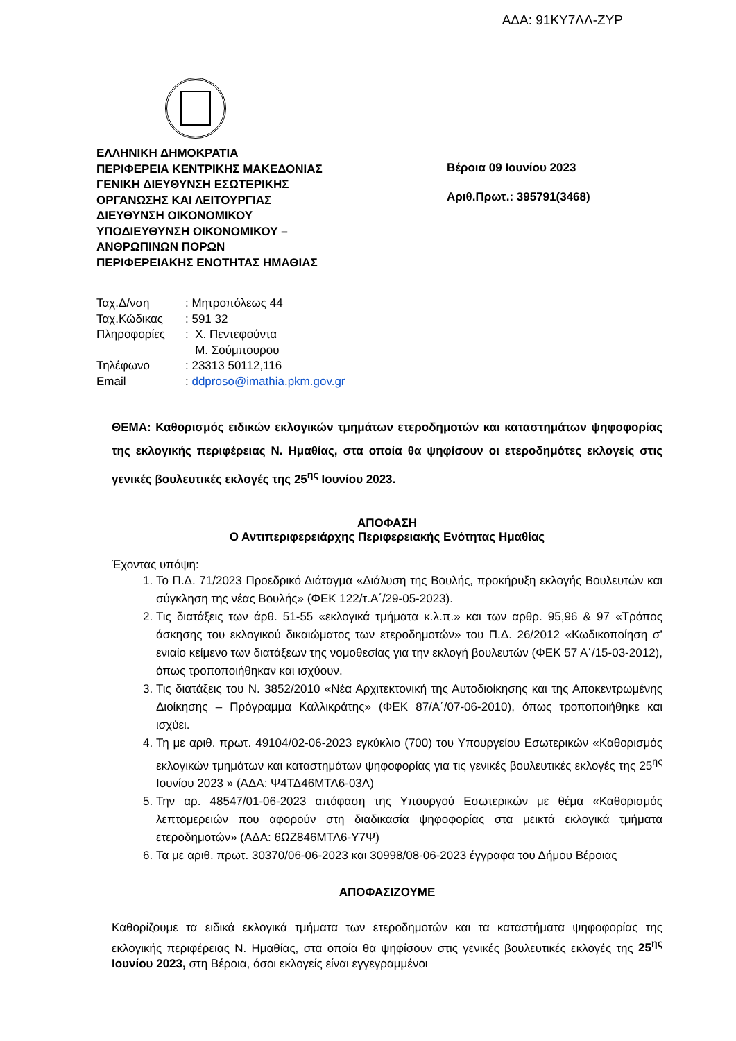ΑΔΑ: 91ΚΥ7ΛΛ-ΖΥΡ
ΕΛΛΗΝΙΚΗ ΔΗΜΟΚΡΑΤΙΑ
ΠΕΡΙΦΕΡΕΙΑ ΚΕΝΤΡΙΚΗΣ ΜΑΚΕΔΟΝΙΑΣ
ΓΕΝΙΚΗ ΔΙΕΥΘΥΝΣΗ ΕΣΩΤΕΡΙΚΗΣ
ΟΡΓΑΝΩΣΗΣ ΚΑΙ ΛΕΙΤΟΥΡΓΙΑΣ
ΔΙΕΥΘΥΝΣΗ ΟΙΚΟΝΟΜΙΚΟΥ
ΥΠΟΔΙΕΥΘΥΝΣΗ ΟΙΚΟΝΟΜΙΚΟΥ –
ΑΝΘΡΩΠΙΝΩΝ ΠΟΡΩΝ
ΠΕΡΙΦΕΡΕΙΑΚΗΣ ΕΝΟΤΗΤΑΣ ΗΜΑΘΙΑΣ
Βέροια 09 Ιουνίου 2023
Αριθ.Πρωτ.: 395791(3468)
| Ταχ.Δ/νση | : Μητροπόλεως 44 |
| Ταχ.Κώδικας | : 591 32 |
| Πληροφορίες | : Χ. Πεντεφούντα Μ. Σούμπουρου |
| Τηλέφωνο | : 23313 50112,116 |
| Email | : ddproso@imathia.pkm.gov.gr |
ΘΕΜΑ: Καθορισμός ειδικών εκλογικών τμημάτων ετεροδημοτών και καταστημάτων ψηφοφορίας της εκλογικής περιφέρειας Ν. Ημαθίας, στα οποία θα ψηφίσουν οι ετεροδημότες εκλογείς στις γενικές βουλευτικές εκλογές της 25<sup>ης</sup> Ιουνίου 2023.
ΑΠΟΦΑΣΗ
Ο Αντιπεριφερειάρχης Περιφερειακής Ενότητας Ημαθίας
Έχοντας υπόψη:
1. Το Π.Δ. 71/2023 Προεδρικό Διάταγμα «Διάλυση της Βουλής, προκήρυξη εκλογής Βουλευτών και σύγκληση της νέας Βουλής» (ΦΕΚ 122/τ.Α΄/29-05-2023).
2. Τις διατάξεις των άρθ. 51-55 «εκλογικά τμήματα κ.λ.π.» και των αρθρ. 95,96 & 97 «Τρόπος άσκησης του εκλογικού δικαιώματος των ετεροδημοτών» του Π.Δ. 26/2012 «Κωδικοποίηση σ’ ενιαίο κείμενο των διατάξεων της νομοθεσίας για την εκλογή βουλευτών (ΦΕΚ 57 Α΄/15-03-2012), όπως τροποποιήθηκαν και ισχύουν.
3. Τις διατάξεις του Ν. 3852/2010 «Νέα Αρχιτεκτονική της Αυτοδιοίκησης και της Αποκεντρωμένης Διοίκησης – Πρόγραμμα Καλλικράτης» (ΦΕΚ 87/Α΄/07-06-2010), όπως τροποποιήθηκε και ισχύει.
4. Τη με αριθ. πρωτ. 49104/02-06-2023 εγκύκλιο (700) του Υπουργείου Εσωτερικών «Καθορισμός εκλογικών τμημάτων και καταστημάτων ψηφοφορίας για τις γενικές βουλευτικές εκλογές της 25<sup>ης</sup> Ιουνίου 2023 » (ΑΔΑ: Ψ4ΤΔ46ΜΤΛ6-03Λ)
5. Την αρ. 48547/01-06-2023 απόφαση της Υπουργού Εσωτερικών με θέμα «Καθορισμός λεπτομερειών που αφορούν στη διαδικασία ψηφοφορίας στα μεικτά εκλογικά τμήματα ετεροδημοτών» (ΑΔΑ: 6ΩΖ846ΜΤΛ6-Υ7Ψ)
6. Τα με αριθ. πρωτ. 30370/06-06-2023 και 30998/08-06-2023 έγγραφα του Δήμου Βέροιας
ΑΠΟΦΑΣΙΖΟΥΜΕ
Καθορίζουμε τα ειδικά εκλογικά τμήματα των ετεροδημοτών και τα καταστήματα ψηφοφορίας της εκλογικής περιφέρειας Ν. Ημαθίας, στα οποία θα ψηφίσουν στις γενικές βουλευτικές εκλογές της 25<sup>ης</sup> Ιουνίου 2023, στη Βέροια, όσοι εκλογείς είναι εγγεγραμμένοι